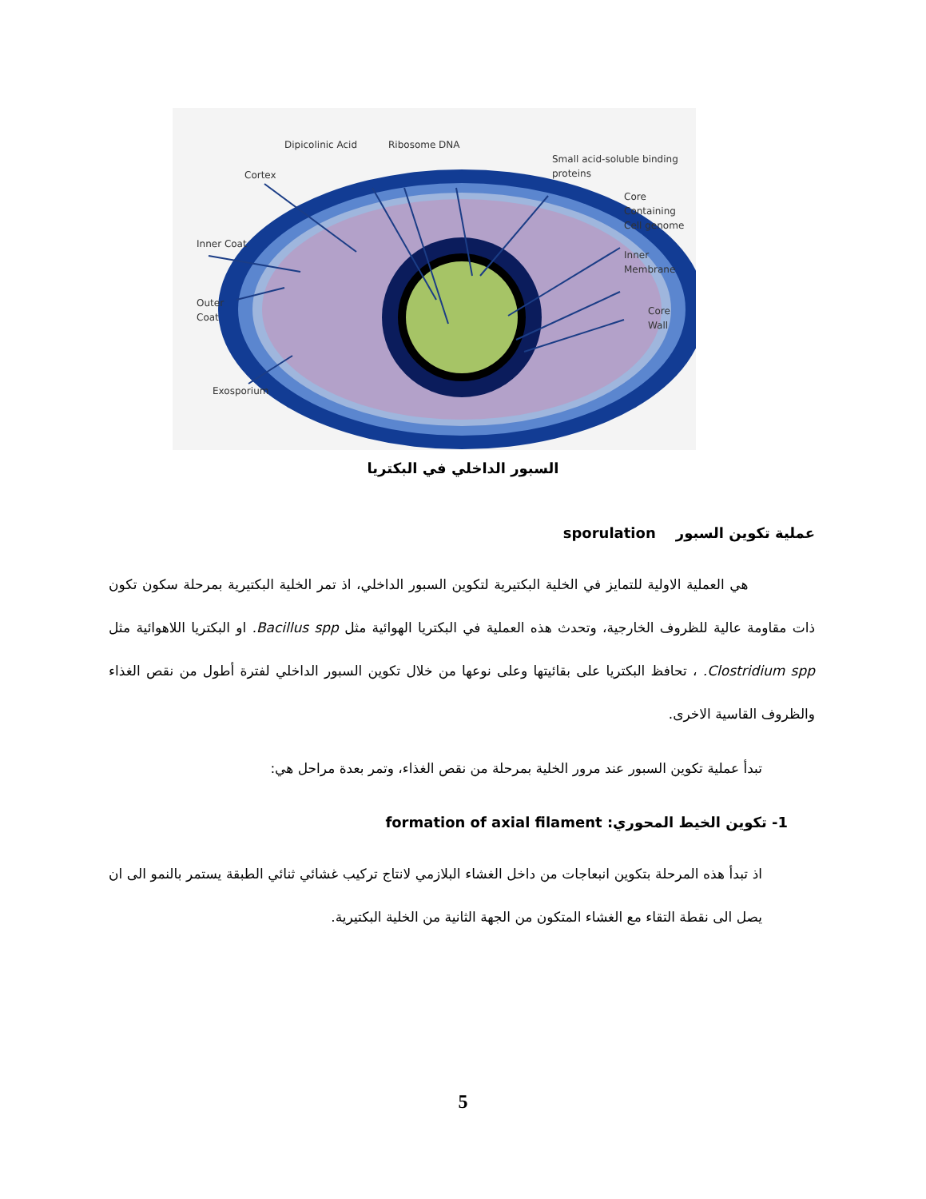Dipicolinic Acid
Ribosome DNA
Small acid-soluble binding
proteins
Cortex
Core
Containing
Cell genome
Inner Coat
Inner
Membrane
Outer
Coat
Core
Wall
Exosporium
السبور الداخلي في البكتريا
عملية تكوين السبور sporulation
هي العملية الاولية للتمايز في الخلية البكتيرية لتكوين السبور الداخلي، اذ تمر الخلية البكتيرية بمرحلة سكون تكون ذات مقاومة عالية للظروف الخارجية، وتحدث هذه العملية في البكتريا الهوائية مثل Bacillus spp. او البكتريا اللاهوائية مثل Clostridium spp. ، تحافظ البكتريا على بقائيتها وعلى نوعها من خلال تكوين السبور الداخلي لفترة أطول من نقص الغذاء والظروف القاسية الاخرى.
تبدأ عملية تكوين السبور عند مرور الخلية بمرحلة من نقص الغذاء، وتمر بعدة مراحل هي:
1- تكوين الخيط المحوري: formation of axial filament
اذ تبدأ هذه المرحلة بتكوين انبعاجات من داخل الغشاء البلازمي لانتاج تركيب غشائي ثنائي الطبقة يستمر بالنمو الى ان يصل الى نقطة التقاء مع الغشاء المتكون من الجهة الثانية من الخلية البكتيرية.
5